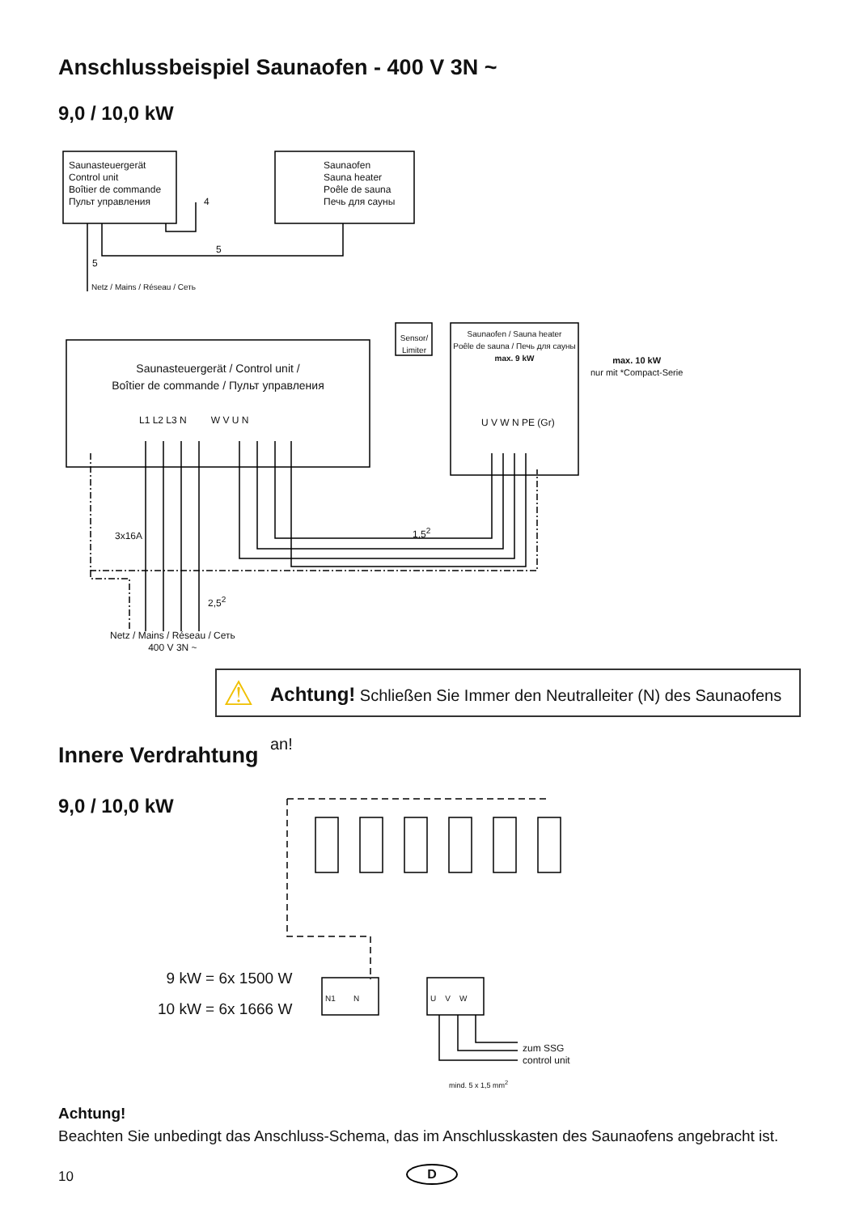Anschlussbeispiel Saunaofen - 400 V 3N ~
9,0 / 10,0 kW
Saunasteuergerät
Control unit
Boîtier de commande
Пульт управления
Saunaofen
Sauna heater
Poêle de sauna
Печь для сауны
4
5
5
Netz / Mains / Réseau / Сеть
Sensor/ Limiter
Saunaofen / Sauna heater
Poêle de sauna / Печь для сауны
max. 9 kW
max. 10 kW
nur mit *Compact-Serie
Saunasteuergerät / Control unit /
Boîtier de commande / Пульт управления
L1 L2 L3 N W V U N U V W N PE (Gr)
3x16A 1,5<sup>2</sup>
2,5<sup>2</sup>
Netz / Mains / Réseau / Сеть
400 V 3N ~
⚠ Achtung! Schließen Sie Immer den Neutralleiter (N) des Saunaofens an!
Innere Verdrahtung
9,0 / 10,0 kW
9 kW = 6x 1500 W
10 kW = 6x 1666 W
N1 N U V W
zum SSG
control unit
mind. 5 x 1,5 mm<sup>2</sup>
Achtung!
Beachten Sie unbedingt das Anschluss-Schema, das im Anschlusskasten des Saunaofens angebracht ist.
10 D